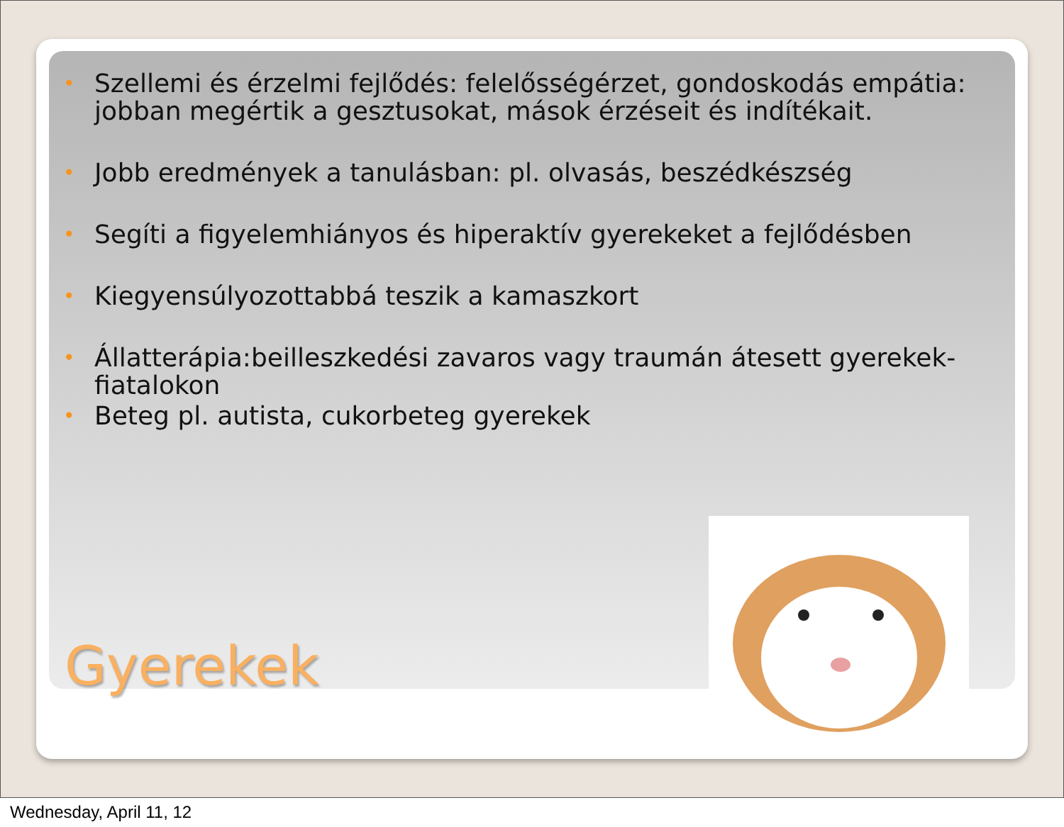• Szellemi és érzelmi fejlődés: felelősségérzet, gondoskodás empátia: jobban megértik a gesztusokat, mások érzéseit és indítékait.
• Jobb eredmények a tanulásban: pl. olvasás, beszédkészség
• Segíti a figyelemhiányos és hiperaktív gyerekeket a fejlődésben
• Kiegyensúlyozottabbá teszik a kamaszkort
• Állatterápia:beilleszkedési zavaros vagy traumán átesett gyerekek-fiatalokon
• Beteg pl. autista, cukorbeteg gyerekek
Gyerekek
Wednesday, April 11, 12